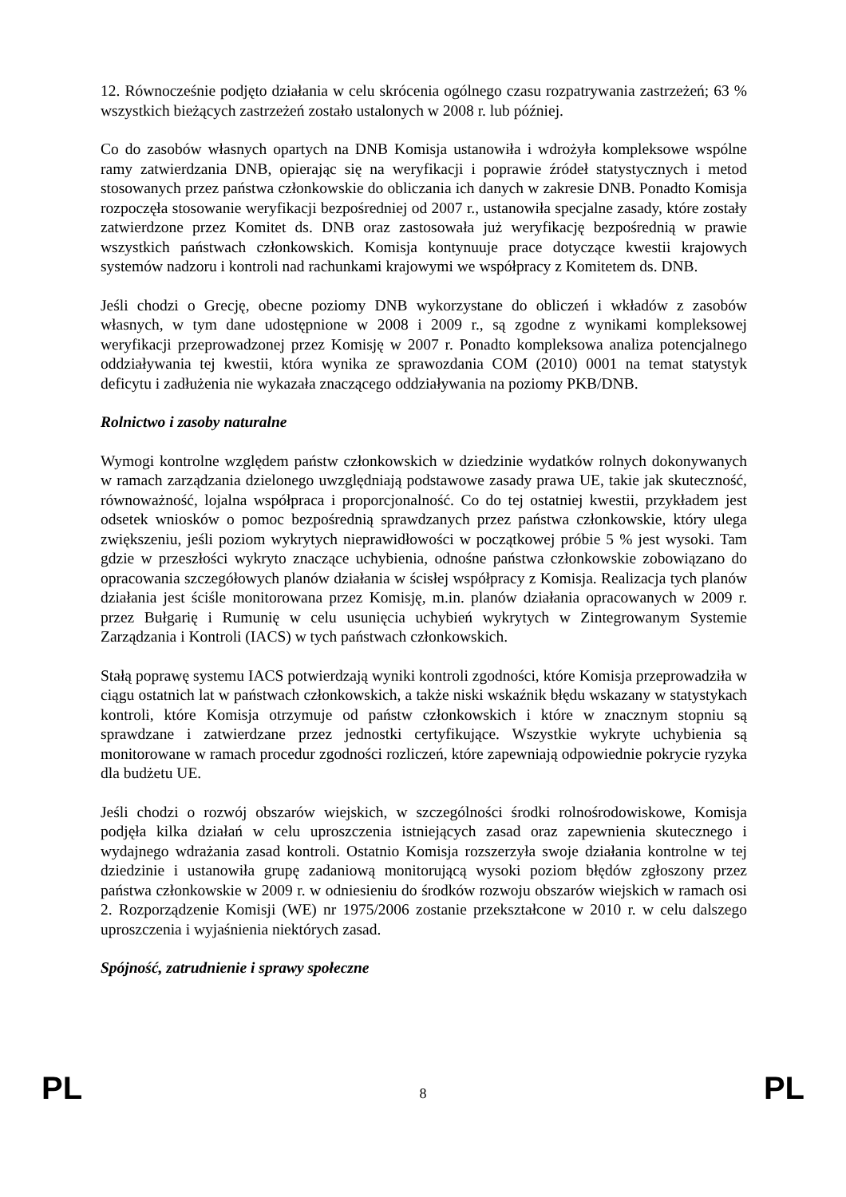12. Równocześnie podjęto działania w celu skrócenia ogólnego czasu rozpatrywania zastrzeżeń; 63 % wszystkich bieżących zastrzeżeń zostało ustalonych w 2008 r. lub później.
Co do zasobów własnych opartych na DNB Komisja ustanowiła i wdrożyła kompleksowe wspólne ramy zatwierdzania DNB, opierając się na weryfikacji i poprawie źródeł statystycznych i metod stosowanych przez państwa członkowskie do obliczania ich danych w zakresie DNB. Ponadto Komisja rozpoczęła stosowanie weryfikacji bezpośredniej od 2007 r., ustanowiła specjalne zasady, które zostały zatwierdzone przez Komitet ds. DNB oraz zastosowała już weryfikację bezpośrednią w prawie wszystkich państwach członkowskich. Komisja kontynuuje prace dotyczące kwestii krajowych systemów nadzoru i kontroli nad rachunkami krajowymi we współpracy z Komitetem ds. DNB.
Jeśli chodzi o Grecję, obecne poziomy DNB wykorzystane do obliczeń i wkładów z zasobów własnych, w tym dane udostępnione w 2008 i 2009 r., są zgodne z wynikami kompleksowej weryfikacji przeprowadzonej przez Komisję w 2007 r. Ponadto kompleksowa analiza potencjalnego oddziaływania tej kwestii, która wynika ze sprawozdania COM (2010) 0001 na temat statystyk deficytu i zadłużenia nie wykazała znaczącego oddziaływania na poziomy PKB/DNB.
Rolnictwo i zasoby naturalne
Wymogi kontrolne względem państw członkowskich w dziedzinie wydatków rolnych dokonywanych w ramach zarządzania dzielonego uwzględniają podstawowe zasady prawa UE, takie jak skuteczność, równoważność, lojalna współpraca i proporcjonalność. Co do tej ostatniej kwestii, przykładem jest odsetek wniosków o pomoc bezpośrednią sprawdzanych przez państwa członkowskie, który ulega zwiększeniu, jeśli poziom wykrytych nieprawidłowości w początkowej próbie 5 % jest wysoki. Tam gdzie w przeszłości wykryto znaczące uchybienia, odnośne państwa członkowskie zobowiązano do opracowania szczegółowych planów działania w ścisłej współpracy z Komisja. Realizacja tych planów działania jest ściśle monitorowana przez Komisję, m.in. planów działania opracowanych w 2009 r. przez Bułgarię i Rumunię w celu usunięcia uchybień wykrytych w Zintegrowanym Systemie Zarządzania i Kontroli (IACS) w tych państwach członkowskich.
Stałą poprawę systemu IACS potwierdzają wyniki kontroli zgodności, które Komisja przeprowadziła w ciągu ostatnich lat w państwach członkowskich, a także niski wskaźnik błędu wskazany w statystykach kontroli, które Komisja otrzymuje od państw członkowskich i które w znacznym stopniu są sprawdzane i zatwierdzane przez jednostki certyfikujące. Wszystkie wykryte uchybienia są monitorowane w ramach procedur zgodności rozliczeń, które zapewniają odpowiednie pokrycie ryzyka dla budżetu UE.
Jeśli chodzi o rozwój obszarów wiejskich, w szczególności środki rolnośrodowiskowe, Komisja podjęła kilka działań w celu uproszczenia istniejących zasad oraz zapewnienia skutecznego i wydajnego wdrażania zasad kontroli. Ostatnio Komisja rozszerzyła swoje działania kontrolne w tej dziedzinie i ustanowiła grupę zadaniową monitorującą wysoki poziom błędów zgłoszony przez państwa członkowskie w 2009 r. w odniesieniu do środków rozwoju obszarów wiejskich w ramach osi 2. Rozporządzenie Komisji (WE) nr 1975/2006 zostanie przekształcone w 2010 r. w celu dalszego uproszczenia i wyjaśnienia niektórych zasad.
Spójność, zatrudnienie i sprawy społeczne
PL 8 PL